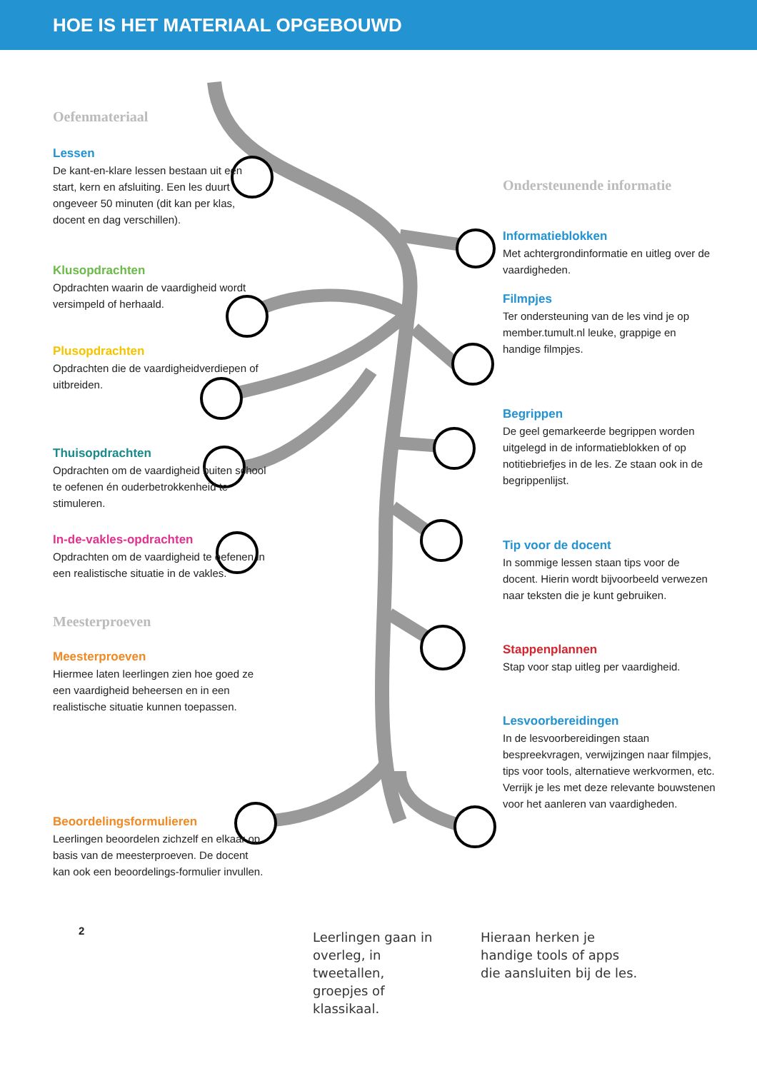HOE IS HET MATERIAAL OPGEBOUWD
Oefenmateriaal
Lessen
De kant-en-klare lessen bestaan uit een start, kern en afsluiting. Een les duurt ongeveer 50 minuten (dit kan per klas, docent en dag verschillen).
Klusopdrachten
Opdrachten waarin de vaardigheid wordt versimpeld of herhaald.
Plusopdrachten
Opdrachten die de vaardigheidverdiepen of uitbreiden.
Thuisopdrachten
Opdrachten om de vaardigheid buiten school te oefenen én ouderbetrokkenheid te stimuleren.
In-de-vakles-opdrachten
Opdrachten om de vaardigheid te oefenen in een realistische situatie in de vakles.
Meesterproeven
Meesterproeven
Hiermee laten leerlingen zien hoe goed ze een vaardigheid beheersen en in een realistische situatie kunnen toepassen.
Beoordelingsformulieren
Leerlingen beoordelen zichzelf en elkaar op basis van de meesterproeven. De docent kan ook een beoordelings-formulier invullen.
2
Ondersteunende informatie
Informatieblokken
Met achtergrondinformatie en uitleg over de vaardigheden.
Filmpjes
Ter ondersteuning van de les vind je op member.tumult.nl leuke, grappige en handige filmpjes.
Begrippen
De geel gemarkeerde begrippen worden uitgelegd in de informatieblokken of op notitiebriefjes in de les. Ze staan ook in de begrippenlijst.
Tip voor de docent
In sommige lessen staan tips voor de docent. Hierin wordt bijvoorbeeld verwezen naar teksten die je kunt gebruiken.
Stappenplannen
Stap voor stap uitleg per vaardigheid.
Lesvoorbereidingen
In de lesvoorbereidingen staan bespreekvragen, verwijzingen naar filmpjes, tips voor tools, alternatieve werkvormen, etc. Verrijk je les met deze relevante bouwstenen voor het aanleren van vaardigheden.
Leerlingen gaan in overleg, in tweetallen, groepjes of klassikaal.
Hieraan herken je handige tools of apps die aansluiten bij de les.